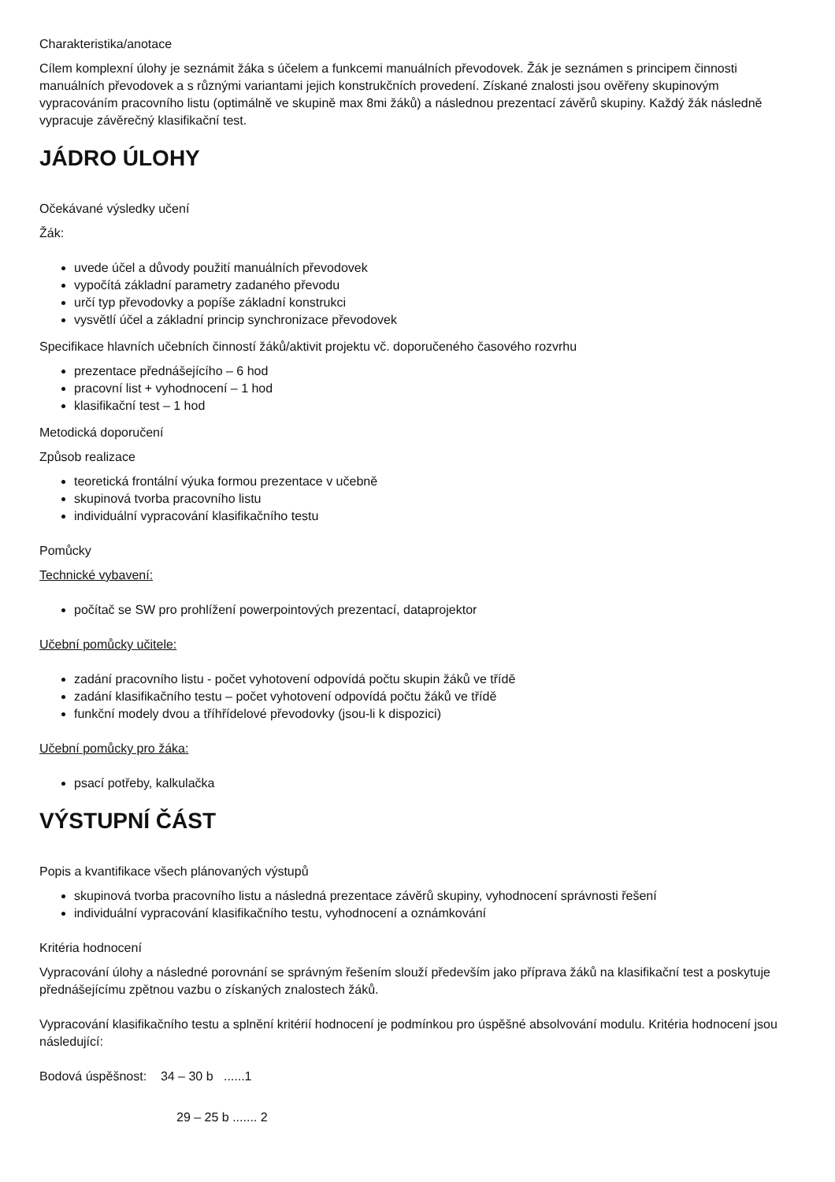Charakteristika/anotace
Cílem komplexní úlohy je seznámit žáka s účelem a funkcemi manuálních převodovek. Žák je seznámen s principem činnosti manuálních převodovek a s různými variantami jejich konstrukčních provedení. Získané znalosti jsou ověřeny skupinovým vypracováním pracovního listu (optimálně ve skupině max 8mi žáků) a následnou prezentací závěrů skupiny. Každý žák následně vypracuje závěrečný klasifikační test.
JÁDRO ÚLOHY
Očekávané výsledky učení
Žák:
uvede účel a důvody použití manuálních převodovek
vypočítá základní parametry zadaného převodu
určí typ převodovky a popíše základní konstrukci
vysvětlí účel a základní princip synchronizace převodovek
Specifikace hlavních učebních činností žáků/aktivit projektu vč. doporučeného časového rozvrhu
prezentace přednášejícího – 6 hod
pracovní list + vyhodnocení – 1 hod
klasifikační test – 1 hod
Metodická doporučení
Způsob realizace
teoretická frontální výuka formou prezentace v učebně
skupinová tvorba pracovního listu
individuální vypracování klasifikačního testu
Pomůcky
Technické vybavení:
počítač se SW pro prohlížení powerpointových prezentací, dataprojektor
Učební pomůcky učitele:
zadání pracovního listu - počet vyhotovení odpovídá počtu skupin žáků ve třídě
zadání klasifikačního testu – počet vyhotovení odpovídá počtu žáků ve třídě
funkční modely dvou a tříhřídelové převodovky (jsou-li k dispozici)
Učební pomůcky pro žáka:
psací potřeby, kalkulačka
VÝSTUPNÍ ČÁST
Popis a kvantifikace všech plánovaných výstupů
skupinová tvorba pracovního listu a následná prezentace závěrů skupiny, vyhodnocení správnosti řešení
individuální vypracování klasifikačního testu, vyhodnocení a oznámkování
Kritéria hodnocení
Vypracování úlohy a následné porovnání se správným řešením slouží především jako příprava žáků na klasifikační test a poskytuje přednášejícímu zpětnou vazbu o získaných znalostech žáků.
Vypracování klasifikačního testu a splnění kritérií hodnocení je podmínkou pro úspěšné absolvování modulu. Kritéria hodnocení jsou následující:
Bodová úspěšnost: 34 – 30 b ......1
29 – 25 b ....... 2